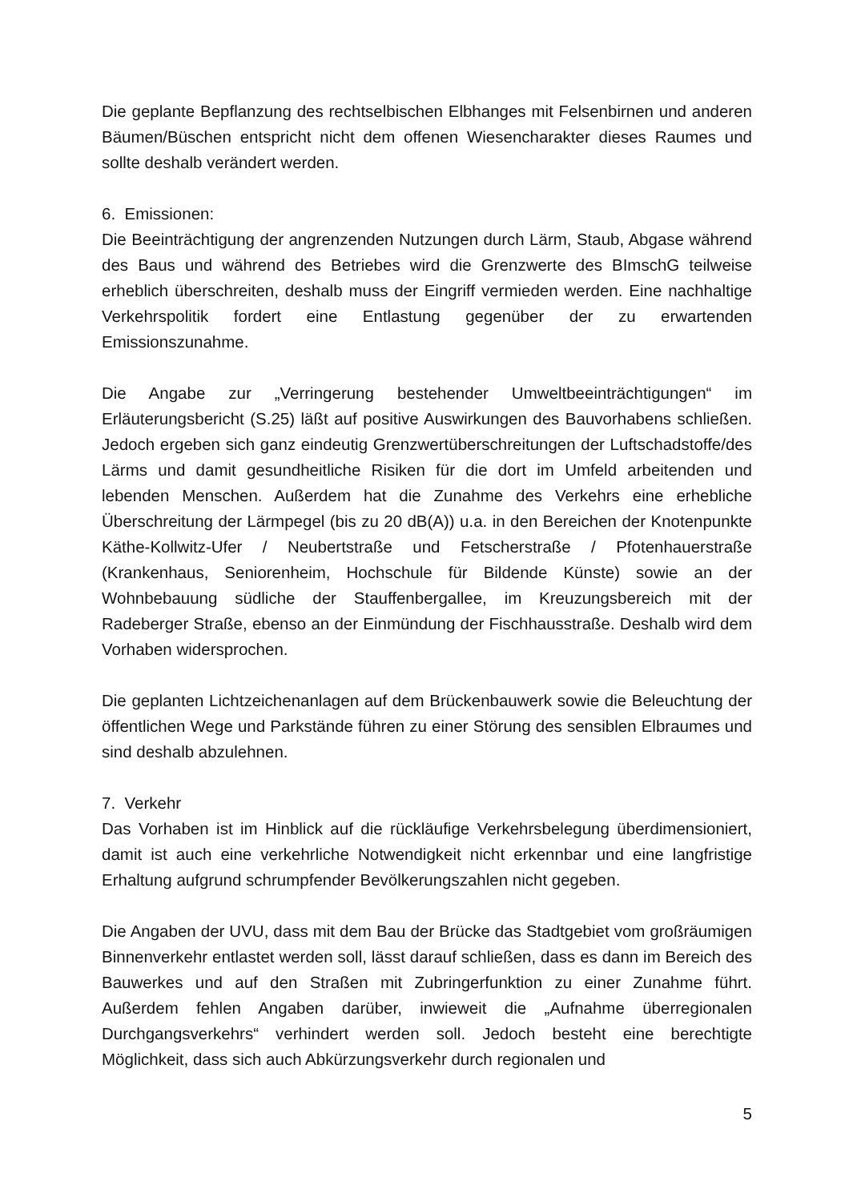Die geplante Bepflanzung des rechtselbischen Elbhanges mit Felsenbirnen und anderen Bäumen/Büschen entspricht nicht dem offenen Wiesencharakter dieses Raumes und sollte deshalb verändert werden.
6. Emissionen:
Die Beeinträchtigung der angrenzenden Nutzungen durch Lärm, Staub, Abgase während des Baus und während des Betriebes wird die Grenzwerte des BImschG teilweise erheblich überschreiten, deshalb muss der Eingriff vermieden werden. Eine nachhaltige Verkehrspolitik fordert eine Entlastung gegenüber der zu erwartenden Emissionszunahme.
Die Angabe zur „Verringerung bestehender Umweltbeeinträchtigungen“ im Erläuterungsbericht (S.25) läßt auf positive Auswirkungen des Bauvorhabens schließen. Jedoch ergeben sich ganz eindeutig Grenzwertüberschreitungen der Luftschadstoffe/des Lärms und damit gesundheitliche Risiken für die dort im Umfeld arbeitenden und lebenden Menschen. Außerdem hat die Zunahme des Verkehrs eine erhebliche Überschreitung der Lärmpegel (bis zu 20 dB(A)) u.a. in den Bereichen der Knotenpunkte Käthe-Kollwitz-Ufer / Neubertstraße und Fetscherstraße / Pfotenhauerstraße (Krankenhaus, Seniorenheim, Hochschule für Bildende Künste) sowie an der Wohnbebauung südliche der Stauffenbergallee, im Kreuzungsbereich mit der Radeberger Straße, ebenso an der Einmündung der Fischhausstraße. Deshalb wird dem Vorhaben widersprochen.
Die geplanten Lichtzeichenanlagen auf dem Brückenbauwerk sowie die Beleuchtung der öffentlichen Wege und Parkstände führen zu einer Störung des sensiblen Elbraumes und sind deshalb abzulehnen.
7. Verkehr
Das Vorhaben ist im Hinblick auf die rückläufige Verkehrsbelegung überdimensioniert, damit ist auch eine verkehrliche Notwendigkeit nicht erkennbar und eine langfristige Erhaltung aufgrund schrumpfender Bevölkerungszahlen nicht gegeben.
Die Angaben der UVU, dass mit dem Bau der Brücke das Stadtgebiet vom großräumigen Binnenverkehr entlastet werden soll, lässt darauf schließen, dass es dann im Bereich des Bauwerkes und auf den Straßen mit Zubringerfunktion zu einer Zunahme führt. Außerdem fehlen Angaben darüber, inwieweit die „Aufnahme überregionalen Durchgangsverkehrs“ verhindert werden soll. Jedoch besteht eine berechtigte Möglichkeit, dass sich auch Abkürzungsverkehr durch regionalen und
5